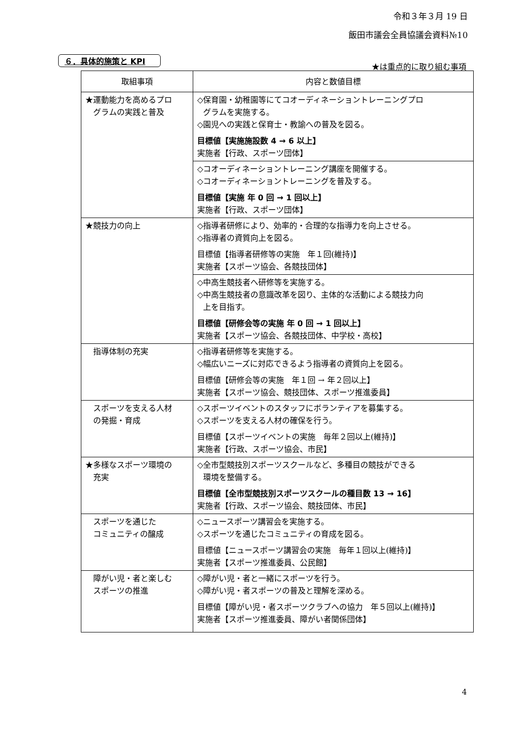令和３年３月 19 日
飯田市議会全員協議会資料№10
６．具体的施策と KPI
★は重点的に取り組む事項
| 取組事項 | 内容と数値目標 |
| --- | --- |
| ★運動能力を高めるプロ グラムの実践と普及 | ◇保育園・幼稚園等にてコオーディネーショントレーニングプロ グラムを実施する。 ◇園児への実践と保育士・教諭への普及を図る。 目標値【実施施設数 4 → 6 以上】 実施者【行政、スポーツ団体】 |
| | ◇コオーディネーショントレーニング講座を開催する。 ◇コオーディネーショントレーニングを普及する。 目標値【実施 年 0 回 → 1 回以上】 実施者【行政、スポーツ団体】 |
| ★競技力の向上 | ◇指導者研修により、効率的・合理的な指導力を向上させる。 ◇指導者の資質向上を図る。 目標値【指導者研修等の実施 年１回(維持)】 実施者【スポーツ協会、各競技団体】 |
| | ◇中高生競技者へ研修等を実施する。 ◇中高生競技者の意識改革を図り、主体的な活動による競技力向 上を目指す。 目標値【研修会等の実施 年 0 回 → 1 回以上】 実施者【スポーツ協会、各競技団体、中学校・高校】 |
| 指導体制の充実 | ◇指導者研修等を実施する。 ◇幅広いニーズに対応できるよう指導者の資質向上を図る。 目標値【研修会等の実施 年１回 → 年２回以上】 実施者【スポーツ協会、競技団体、スポーツ推進委員】 |
| スポーツを支える人材 の発掘・育成 | ◇スポーツイベントのスタッフにボランティアを募集する。 ◇スポーツを支える人材の確保を行う。 目標値【スポーツイベントの実施 毎年２回以上(維持)】 実施者【行政、スポーツ協会、市民】 |
| ★多様なスポーツ環境の 充実 | ◇全市型競技別スポーツスクールなど、多種目の競技ができる 環境を整備する。 目標値【全市型競技別スポーツスクールの種目数 13 → 16】 実施者【行政、スポーツ協会、競技団体、市民】 |
| スポーツを通じた コミュニティの醸成 | ◇ニュースポーツ講習会を実施する。 ◇スポーツを通じたコミュニティの育成を図る。 目標値【ニュースポーツ講習会の実施 毎年１回以上(維持)】 実施者【スポーツ推進委員、公民館】 |
| 障がい児・者と楽しむ スポーツの推進 | ◇障がい児・者と一緒にスポーツを行う。 ◇障がい児・者スポーツの普及と理解を深める。 目標値【障がい児・者スポーツクラブへの協力 年５回以上(維持)】 実施者【スポーツ推進委員、障がい者関係団体】 |
4